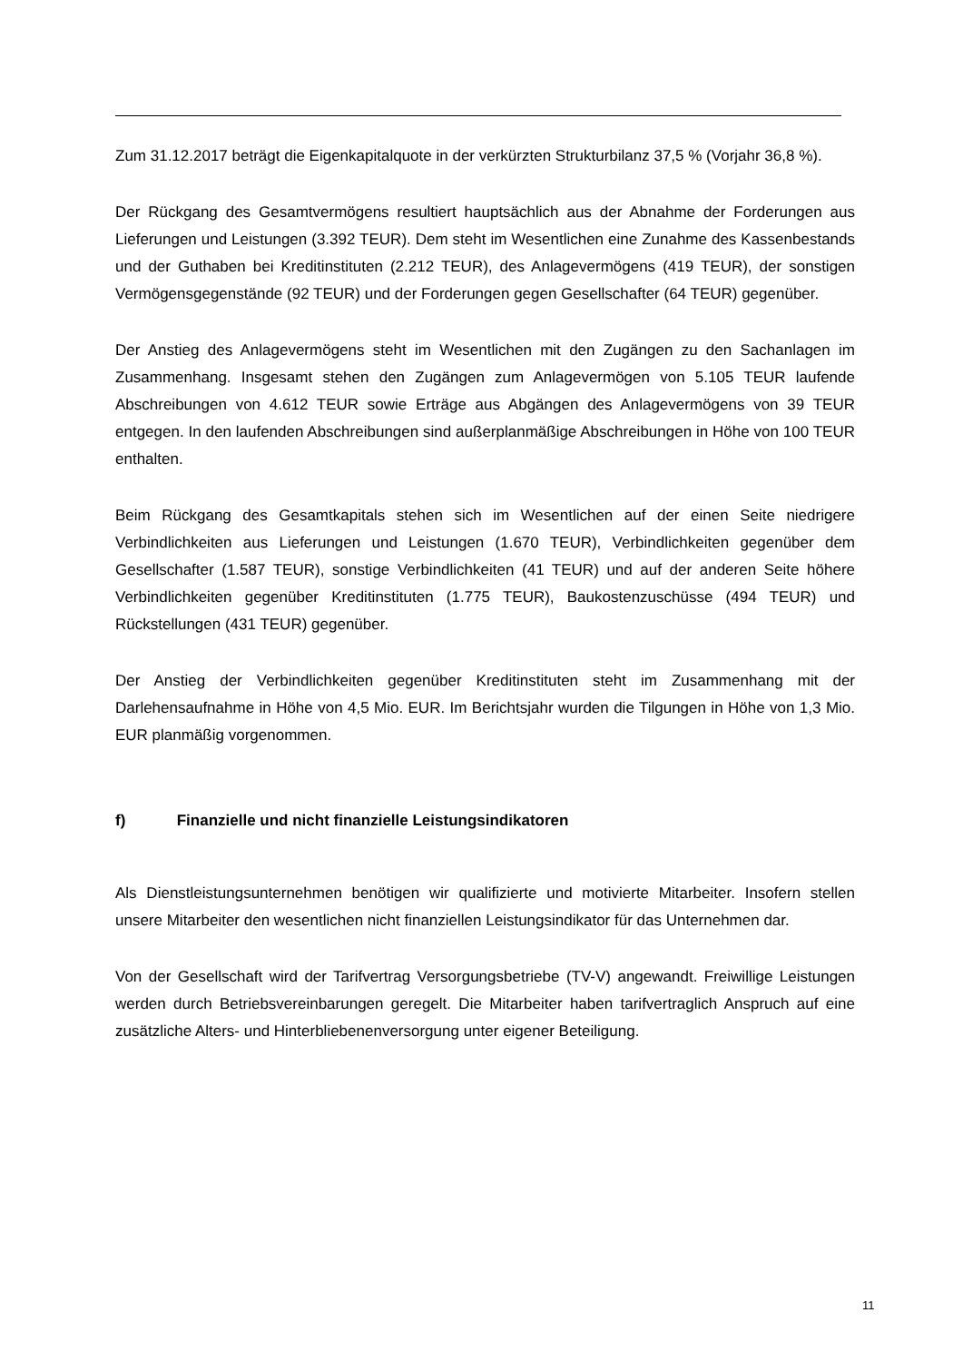Zum 31.12.2017 beträgt die Eigenkapitalquote in der verkürzten Strukturbilanz 37,5 % (Vorjahr 36,8 %).
Der Rückgang des Gesamtvermögens resultiert hauptsächlich aus der Abnahme der Forderungen aus Lieferungen und Leistungen (3.392 TEUR). Dem steht im Wesentlichen eine Zunahme des Kassenbestands und der Guthaben bei Kreditinstituten (2.212 TEUR), des Anlagevermögens (419 TEUR), der sonstigen Vermögensgegenstände (92 TEUR) und der Forderungen gegen Gesellschafter (64 TEUR) gegenüber.
Der Anstieg des Anlagevermögens steht im Wesentlichen mit den Zugängen zu den Sachanlagen im Zusammenhang. Insgesamt stehen den Zugängen zum Anlagevermögen von 5.105 TEUR laufende Abschreibungen von 4.612 TEUR sowie Erträge aus Abgängen des Anlagevermögens von 39 TEUR entgegen. In den laufenden Abschreibungen sind außerplanmäßige Abschreibungen in Höhe von 100 TEUR enthalten.
Beim Rückgang des Gesamtkapitals stehen sich im Wesentlichen auf der einen Seite niedrigere Verbindlichkeiten aus Lieferungen und Leistungen (1.670 TEUR), Verbindlichkeiten gegenüber dem Gesellschafter (1.587 TEUR), sonstige Verbindlichkeiten (41 TEUR) und auf der anderen Seite höhere Verbindlichkeiten gegenüber Kreditinstituten (1.775 TEUR), Baukostenzuschüsse (494 TEUR) und Rückstellungen (431 TEUR) gegenüber.
Der Anstieg der Verbindlichkeiten gegenüber Kreditinstituten steht im Zusammenhang mit der Darlehensaufnahme in Höhe von 4,5 Mio. EUR. Im Berichtsjahr wurden die Tilgungen in Höhe von 1,3 Mio. EUR planmäßig vorgenommen.
f) Finanzielle und nicht finanzielle Leistungsindikatoren
Als Dienstleistungsunternehmen benötigen wir qualifizierte und motivierte Mitarbeiter. Insofern stellen unsere Mitarbeiter den wesentlichen nicht finanziellen Leistungsindikator für das Unternehmen dar.
Von der Gesellschaft wird der Tarifvertrag Versorgungsbetriebe (TV-V) angewandt. Freiwillige Leistungen werden durch Betriebsvereinbarungen geregelt. Die Mitarbeiter haben tarifvertraglich Anspruch auf eine zusätzliche Alters- und Hinterbliebenenversorgung unter eigener Beteiligung.
11